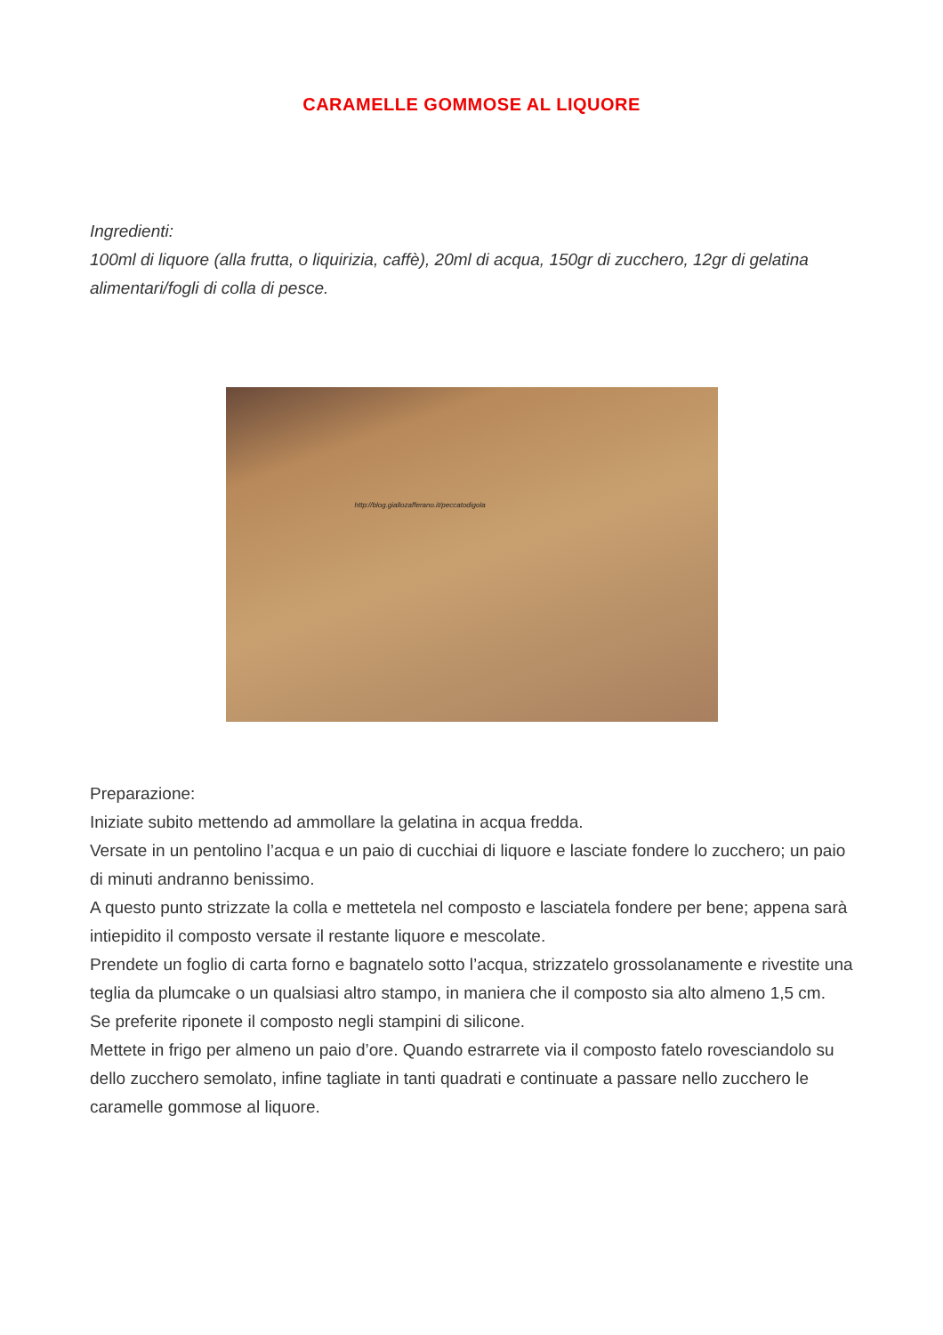CARAMELLE GOMMOSE AL LIQUORE
Ingredienti:
100ml di liquore (alla frutta, o liquirizia, caffè), 20ml di acqua, 150gr di zucchero, 12gr di gelatina alimentari/fogli di colla di pesce.
http://blog.giallozafferano.it/peccatodigola
Preparazione:
Iniziate subito mettendo ad ammollare la gelatina in acqua fredda.
Versate in un pentolino l’acqua e un paio di cucchiai di liquore e lasciate fondere lo zucchero; un paio di minuti andranno benissimo.
A questo punto strizzate la colla e mettetela nel composto e lasciatela fondere per bene; appena sarà intiepidito il composto versate il restante liquore e mescolate.
Prendete un foglio di carta forno e bagnatelo sotto l’acqua, strizzatelo grossolanamente e rivestite una teglia da plumcake o un qualsiasi altro stampo, in maniera che il composto sia alto almeno 1,5 cm.
Se preferite riponete il composto negli stampini di silicone.
Mettete in frigo per almeno un paio d’ore. Quando estrarrete via il composto fatelo rovesciandolo su dello zucchero semolato, infine tagliate in tanti quadrati e continuate a passare nello zucchero le caramelle gommose al liquore.